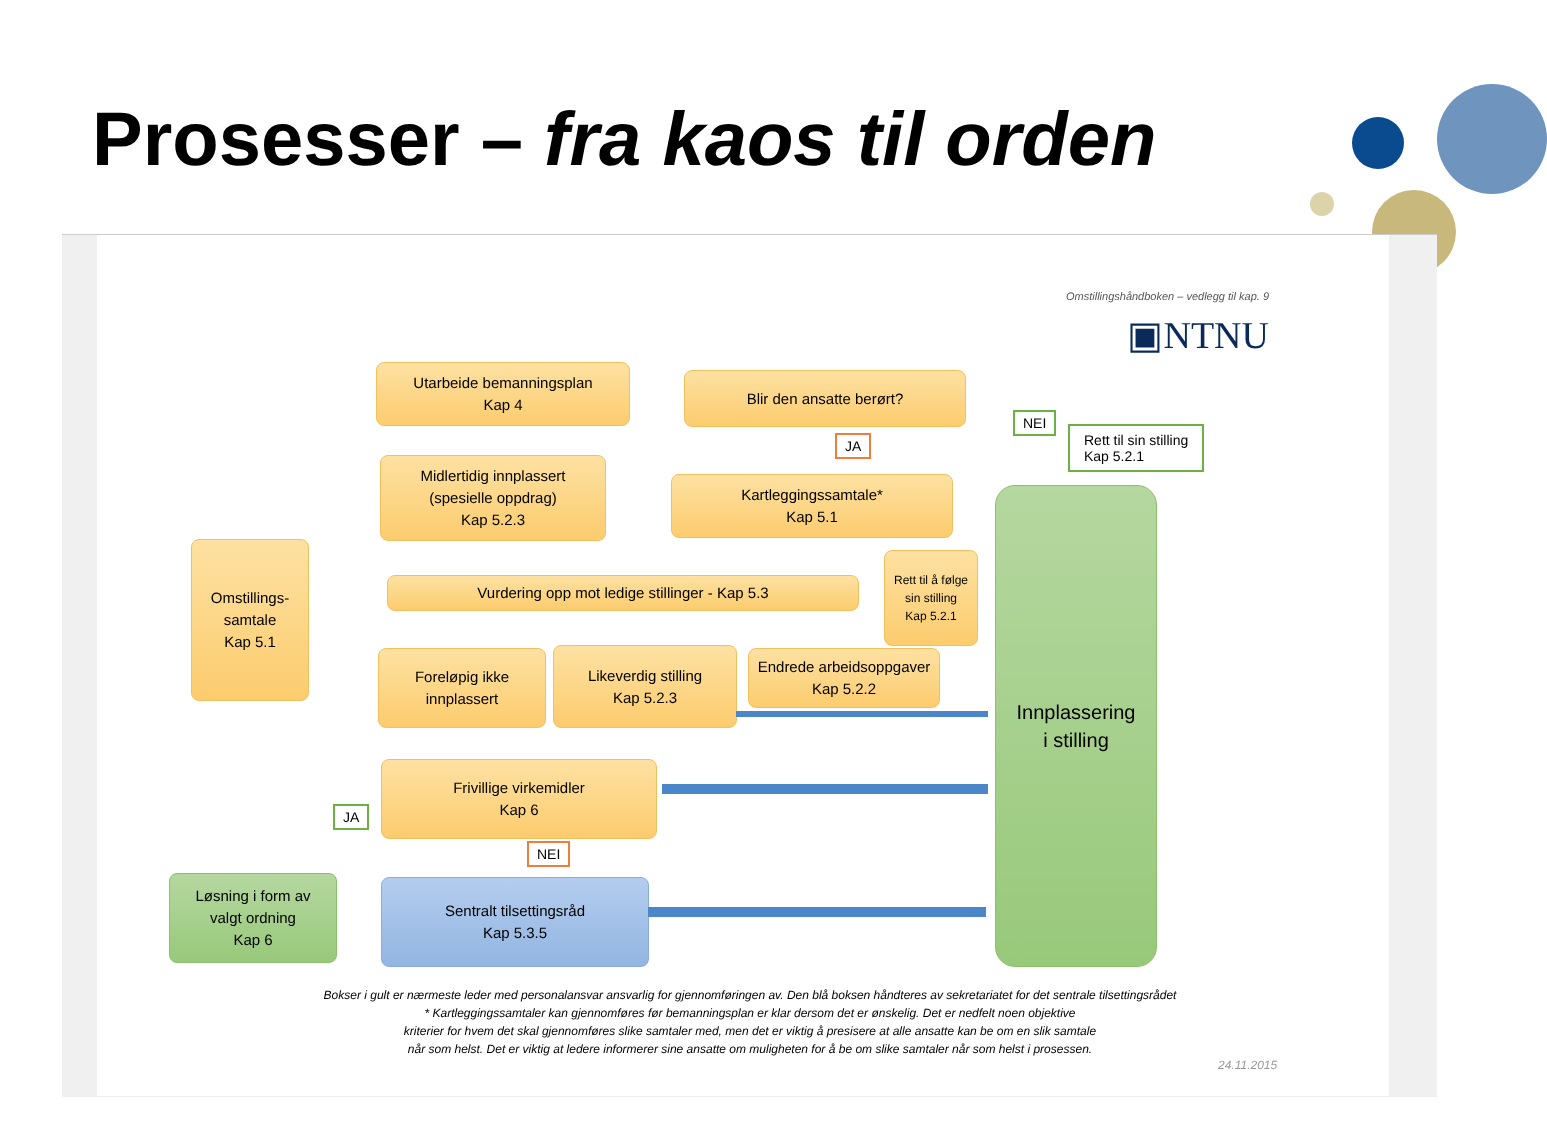Prosesser – fra kaos til orden
Omstillingshåndboken – vedlegg til kap. 9
▣NTNU
Utarbeide bemanningsplan
Kap 4
Blir den ansatte berørt?
NEI
Rett til sin stilling
Kap 5.2.1
JA
Midlertidig innplassert
(spesielle oppdrag)
Kap 5.2.3
Kartleggingssamtale*
Kap 5.1
Innplassering
i stilling
Omstillings-
samtale
Kap 5.1
Vurdering opp mot ledige stillinger - Kap 5.3
Rett til å følge sin stilling
Kap 5.2.1
Foreløpig ikke
innplassert
Likeverdig stilling
Kap 5.2.3
Endrede arbeidsoppgaver
Kap 5.2.2
Frivillige virkemidler
Kap 6
JA
NEI
Løsning i form av
valgt ordning
Kap 6
Sentralt tilsettingsråd
Kap 5.3.5
Bokser i gult er nærmeste leder med personalansvar ansvarlig for gjennomføringen av. Den blå boksen håndteres av sekretariatet for det sentrale tilsettingsrådet
* Kartleggingssamtaler kan gjennomføres før bemanningsplan er klar dersom det er ønskelig. Det er nedfelt noen objektive
kriterier for hvem det skal gjennomføres slike samtaler med, men det er viktig å presisere at alle ansatte kan be om en slik samtale
når som helst. Det er viktig at ledere informerer sine ansatte om muligheten for å be om slike samtaler når som helst i prosessen.
24.11.2015